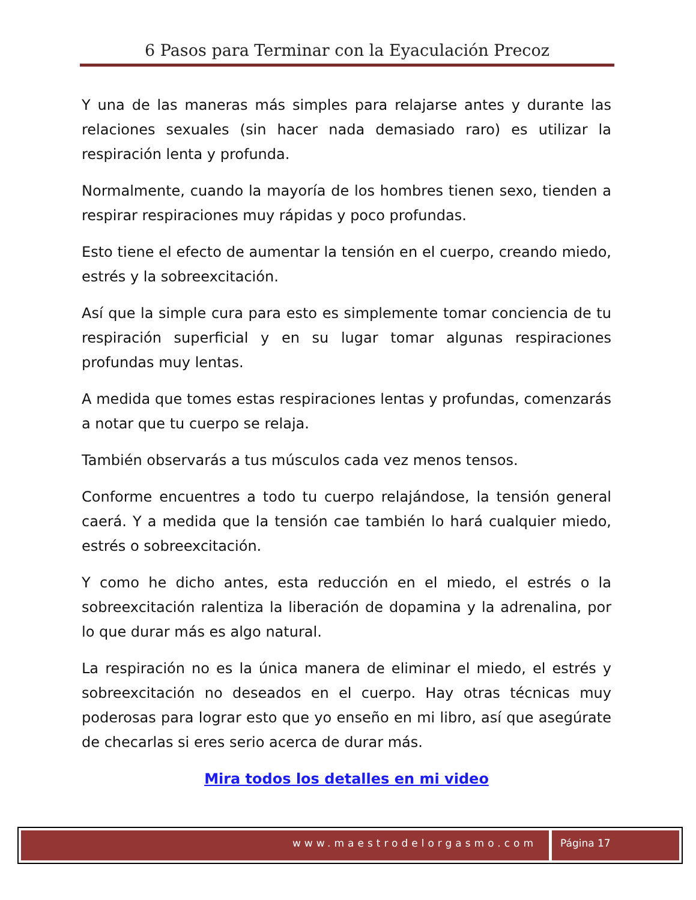6 Pasos para Terminar con la Eyaculación Precoz
Y una de las maneras más simples para relajarse antes y durante las relaciones sexuales (sin hacer nada demasiado raro) es utilizar la respiración lenta y profunda.
Normalmente, cuando la mayoría de los hombres tienen sexo, tienden a respirar respiraciones muy rápidas y poco profundas.
Esto tiene el efecto de aumentar la tensión en el cuerpo, creando miedo, estrés y la sobreexcitación.
Así que la simple cura para esto es simplemente tomar conciencia de tu respiración superficial y en su lugar tomar algunas respiraciones profundas muy lentas.
A medida que tomes estas respiraciones lentas y profundas, comenzarás a notar que tu cuerpo se relaja.
También observarás a tus músculos cada vez menos tensos.
Conforme encuentres a todo tu cuerpo relajándose, la tensión general caerá. Y a medida que la tensión cae también lo hará cualquier miedo, estrés o sobreexcitación.
Y como he dicho antes, esta reducción en el miedo, el estrés o la sobreexcitación ralentiza la liberación de dopamina y la adrenalina, por lo que durar más es algo natural.
La respiración no es la única manera de eliminar el miedo, el estrés y sobreexcitación no deseados en el cuerpo. Hay otras técnicas muy poderosas para lograr esto que yo enseño en mi libro, así que asegúrate de checarlas si eres serio acerca de durar más.
Mira todos los detalles en mi video
www.maestrodelorgasmo.com Página 17